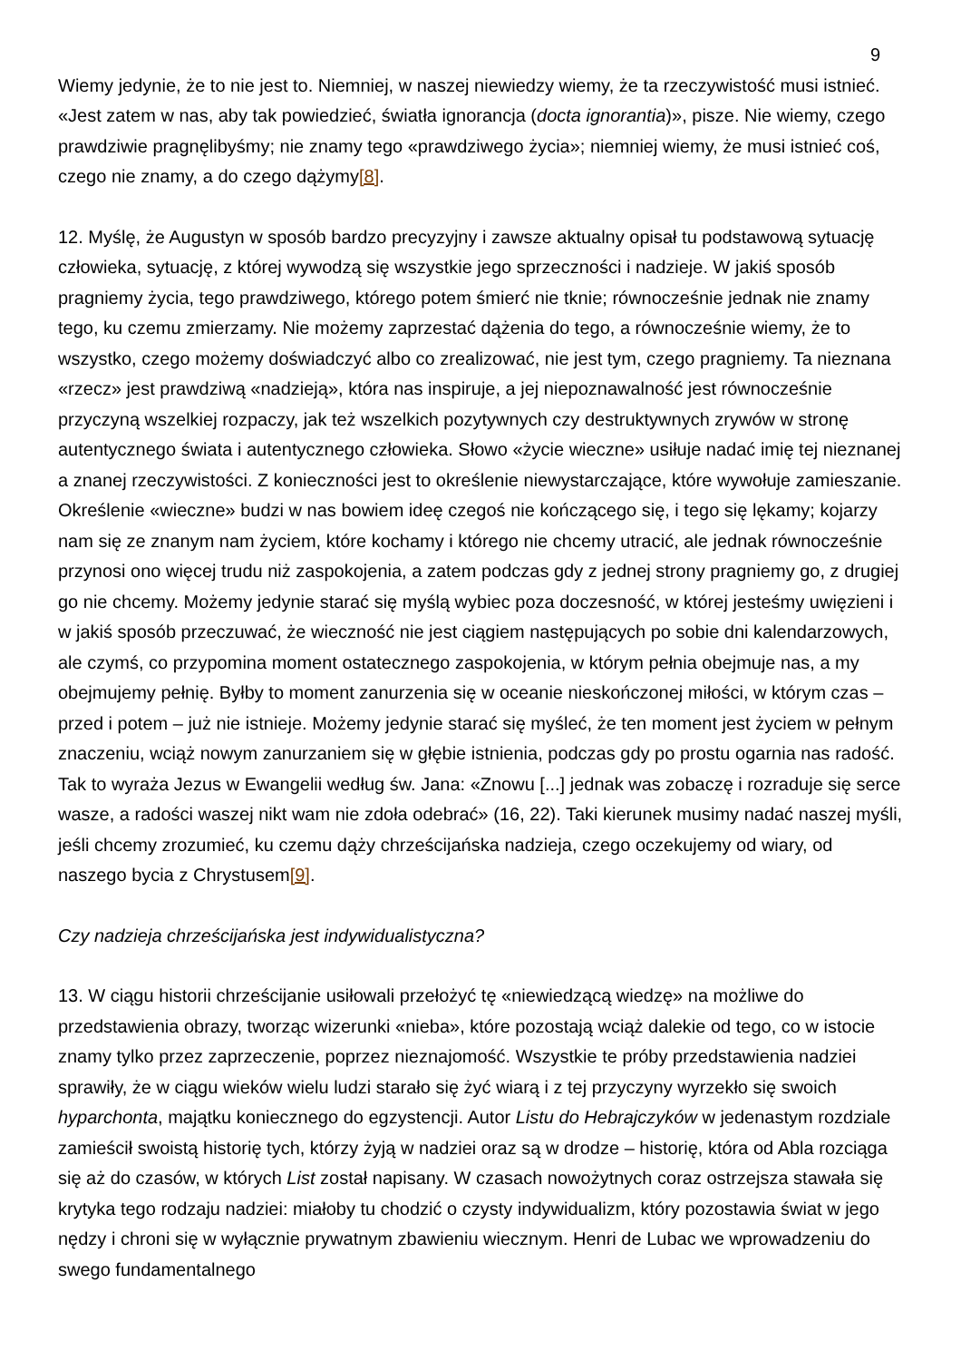9
Wiemy jedynie, że to nie jest to. Niemniej, w naszej niewiedzy wiemy, że ta rzeczywistość musi istnieć. «Jest zatem w nas, aby tak powiedzieć, światła ignorancja (docta ignorantia)», pisze. Nie wiemy, czego prawdziwie pragnęlibyśmy; nie znamy tego «prawdziwego życia»; niemniej wiemy, że musi istnieć coś, czego nie znamy, a do czego dążymy[8].
12. Myślę, że Augustyn w sposób bardzo precyzyjny i zawsze aktualny opisał tu podstawową sytuację człowieka, sytuację, z której wywodzą się wszystkie jego sprzeczności i nadzieje. W jakiś sposób pragniemy życia, tego prawdziwego, którego potem śmierć nie tknie; równocześnie jednak nie znamy tego, ku czemu zmierzamy. Nie możemy zaprzestać dążenia do tego, a równocześnie wiemy, że to wszystko, czego możemy doświadczyć albo co zrealizować, nie jest tym, czego pragniemy. Ta nieznana «rzecz» jest prawdziwą «nadzieją», która nas inspiruje, a jej niepoznawalność jest równocześnie przyczyną wszelkiej rozpaczy, jak też wszelkich pozytywnych czy destruktywnych zrywów w stronę autentycznego świata i autentycznego człowieka. Słowo «życie wieczne» usiłuje nadać imię tej nieznanej a znanej rzeczywistości. Z konieczności jest to określenie niewystarczające, które wywołuje zamieszanie. Określenie «wieczne» budzi w nas bowiem ideę czegoś nie kończącego się, i tego się lękamy; kojarzy nam się ze znanym nam życiem, które kochamy i którego nie chcemy utracić, ale jednak równocześnie przynosi ono więcej trudu niż zaspokojenia, a zatem podczas gdy z jednej strony pragniemy go, z drugiej go nie chcemy. Możemy jedynie starać się myślą wybiec poza doczesność, w której jesteśmy uwięzieni i w jakiś sposób przeczuwać, że wieczność nie jest ciągiem następujących po sobie dni kalendarzowych, ale czymś, co przypomina moment ostatecznego zaspokojenia, w którym pełnia obejmuje nas, a my obejmujemy pełnię. Byłby to moment zanurzenia się w oceanie nieskończonej miłości, w którym czas – przed i potem – już nie istnieje. Możemy jedynie starać się myśleć, że ten moment jest życiem w pełnym znaczeniu, wciąż nowym zanurzaniem się w głębie istnienia, podczas gdy po prostu ogarnia nas radość. Tak to wyraża Jezus w Ewangelii według św. Jana: «Znowu [...] jednak was zobaczę i rozraduje się serce wasze, a radości waszej nikt wam nie zdoła odebrać» (16, 22). Taki kierunek musimy nadać naszej myśli, jeśli chcemy zrozumieć, ku czemu dąży chrześcijańska nadzieja, czego oczekujemy od wiary, od naszego bycia z Chrystusem[9].
Czy nadzieja chrześcijańska jest indywidualistyczna?
13. W ciągu historii chrześcijanie usiłowali przełożyć tę «niewiedzącą wiedzę» na możliwe do przedstawienia obrazy, tworząc wizerunki «nieba», które pozostają wciąż dalekie od tego, co w istocie znamy tylko przez zaprzeczenie, poprzez nieznajomość. Wszystkie te próby przedstawienia nadziei sprawiły, że w ciągu wieków wielu ludzi starało się żyć wiarą i z tej przyczyny wyrzekło się swoich hyparchonta, majątku koniecznego do egzystencji. Autor Listu do Hebrajczyków w jedenastym rozdziale zamieścił swoistą historię tych, którzy żyją w nadziei oraz są w drodze – historię, która od Abla rozciąga się aż do czasów, w których List został napisany. W czasach nowożytnych coraz ostrzejsza stawała się krytyka tego rodzaju nadziei: miałoby tu chodzić o czysty indywidualizm, który pozostawia świat w jego nędzy i chroni się w wyłącznie prywatnym zbawieniu wiecznym. Henri de Lubac we wprowadzeniu do swego fundamentalnego